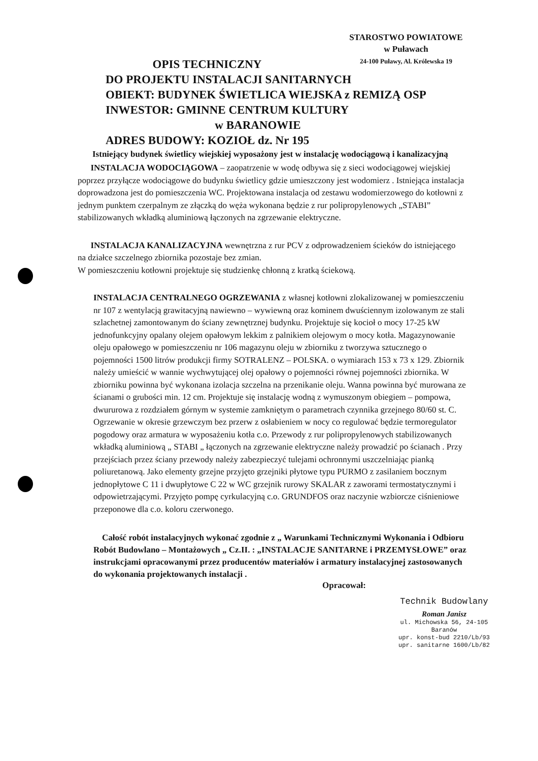STAROSTWO POWIATOWE
w Puławach
24-100 Puławy, Al. Królewska 19
OPIS TECHNICZNY
DO PROJEKTU INSTALACJI SANITARNYCH
OBIEKT: BUDYNEK ŚWIETLICA WIEJSKA z REMIZĄ OSP
INWESTOR: GMINNE CENTRUM KULTURY
w BARANOWIE
ADRES BUDOWY: KOZIOŁ dz. Nr 195
Istniejący budynek świetlicy wiejskiej wyposażony jest w instalację wodociągową i kanalizacyjną
INSTALACJA WODOCIĄGOWA – zaopatrzenie w wodę odbywa się z sieci wodociągowej wiejskiej poprzez przyłącze wodociągowe do budynku świetlicy gdzie umieszczony jest wodomierz . Istniejąca instalacja doprowadzona jest do pomieszczenia WC. Projektowana instalacja od zestawu wodomierzowego do kotłowni z jednym punktem czerpalnym ze złączką do węża wykonana będzie z rur polipropylenowych „STABI” stabilizowanych wkładką aluminiową łączonych na zgrzewanie elektryczne.
INSTALACJA KANALIZACYJNA wewnętrzna z rur PCV z odprowadzeniem ścieków do istniejącego na działce szczelnego zbiornika pozostaje bez zmian.
W pomieszczeniu kotłowni projektuje się studzienkę chłonną z kratką ściekową.
INSTALACJA CENTRALNEGO OGRZEWANIA z własnej kotłowni zlokalizowanej w pomieszczeniu nr 107 z wentylacją grawitacyjną nawiewno – wywiewną oraz kominem dwuściennym izolowanym ze stali szlachetnej zamontowanym do ściany zewnętrznej budynku. Projektuje się kocioł o mocy 17-25 kW jednofunkcyjny opalany olejem opałowym lekkim z palnikiem olejowym o mocy kotła. Magazynowanie oleju opałowego w pomieszczeniu nr 106 magazynu oleju w zbiorniku z tworzywa sztucznego o pojemności 1500 litrów produkcji firmy SOTRALENZ – POLSKA. o wymiarach 153 x 73 x 129. Zbiornik należy umieścić w wannie wychwytującej olej opałowy o pojemności równej pojemności zbiornika. W zbiorniku powinna być wykonana izolacja szczelna na przenikanie oleju. Wanna powinna być murowana ze ścianami o grubości min. 12 cm. Projektuje się instalację wodną z wymuszonym obiegiem – pompowa, dwururowa z rozdziałem górnym w systemie zamkniętym o parametrach czynnika grzejnego 80/60 st. C. Ogrzewanie w okresie grzewczym bez przerw z osłabieniem w nocy co regulować będzie termoregulator pogodowy oraz armatura w wyposażeniu kotła c.o. Przewody z rur polipropylenowych stabilizowanych wkładką aluminiową „ STABI „ łączonych na zgrzewanie elektryczne należy prowadzić po ścianach . Przy przejściach przez ściany przewody należy zabezpieczyć tulejami ochronnymi uszczelniając pianką poliuretanową. Jako elementy grzejne przyjęto grzejniki płytowe typu PURMO z zasilaniem bocznym jednopłytowe C 11 i dwupłytowe C 22 w WC grzejnik rurowy SKALAR z zaworami termostatycznymi i odpowietrzającymi. Przyjęto pompę cyrkulacyjną c.o. GRUNDFOS oraz naczynie wzbiorcze ciśnieniowe przeponowe dla c.o. koloru czerwonego.
Całość robót instalacyjnych wykonać zgodnie z „ Warunkami Technicznymi Wykonania i Odbioru Robót Budowlano – Montażowych „ Cz.II. : „INSTALACJE SANITARNE i PRZEMYSŁOWE” oraz instrukcjami opracowanymi przez producentów materiałów i armatury instalacyjnej zastosowanych do wykonania projektowanych instalacji .
Opracował:
Technik Budowlany
Roman Janisz
ul. Michowska 56, 24-105 Baranów
upr. konst-bud 2210/Lb/93
upr. sanitarne 1600/Lb/82